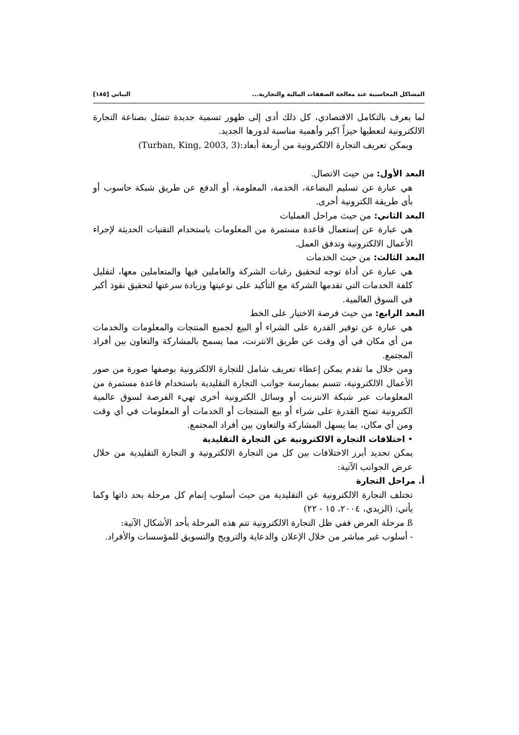المشاكل المحاسبية عند معالجة الصفقات المالية والتجارية... البياتي [١٨٥]
لما يعرف بالتكامل الاقتصادي، كل ذلك أدى إلى ظهور تسمية جديدة تتمثل بصناعة التجارة الالكترونية لتعطيها حيزاً اكبر وأهمية مناسبة لدورها الجديد.
ويمكن تعريف التجارة الالكترونية من أربعة أبعاد:(Turban, King, 2003, 3)
البعد الأول: من حيث الاتصال.
هي عبارة عن تسليم البضاعة، الخدمة، المعلومة، أو الدفع عن طريق شبكة حاسوب أو بأي طريقة الكترونية أخرى.
البعد الثاني: من حيث مراحل العمليات
هي عبارة عن إستعمال قاعدة مستمرة من المعلومات باستخدام التقنيات الحديثة لإجراء الأعمال الالكترونية وتدفق العمل.
البعد الثالث: من حيث الخدمات
هي عبارة عن أداة توجه لتحقيق رغبات الشركة والعاملين فيها والمتعاملين معها، لتقليل كلفة الخدمات التي تقدمها الشركة مع التأكيد على نوعيتها وزيادة سرعتها لتحقيق نفوذ أكبر في السوق العالمية.
البعد الرابع: من حيث فرصة الاختيار على الخط
هي عبارة عن توفير القدرة على الشراء أو البيع لجميع المنتجات والمعلومات والخدمات من أي مكان في أي وقت عن طريق الانترنت، مما يسمح بالمشاركة والتعاون بين أفراد المجتمع.
ومن خلال ما تقدم يمكن إعطاء تعريف شامل للتجارة الالكترونية بوصفها صورة من صور الأعمال الالكترونية، تتسم بممارسة جوانب التجارة التقليدية باستخدام قاعدة مستمرة من المعلومات عبر شبكة الانترنت أو وسائل الكترونية أخرى تهيء الفرصة لسوق عالمية الكترونية تمنح القدرة على شراء أو بيع المنتجات أو الخدمات أو المعلومات في أي وقت ومن أي مكان، بما يسهل المشاركة والتعاون بين أفراد المجتمع.
• اختلافات التجارة الالكترونية عن التجارة التقليدية
يمكن تحديد أبرز الاختلافات بين كل من التجارة الالكترونية و التجارة التقليدية من خلال عرض الجوانب الآتية:
أ. مراحل التجارة
تختلف التجارة الالكترونية عن التقليدية من حيث أسلوب إتمام كل مرحلة بحد ذاتها وكما يأتي: (الزيدي، ٢٠٠٤، ١٥ - ٢٢)
ß مرحلة العرض ففي ظل التجارة الالكترونية تتم هذه المرحلة بأحد الأشكال الآتية:
- أسلوب غير مباشر من خلال الإعلان والدعاية والترويج والتسويق للمؤسسات والأفراد.